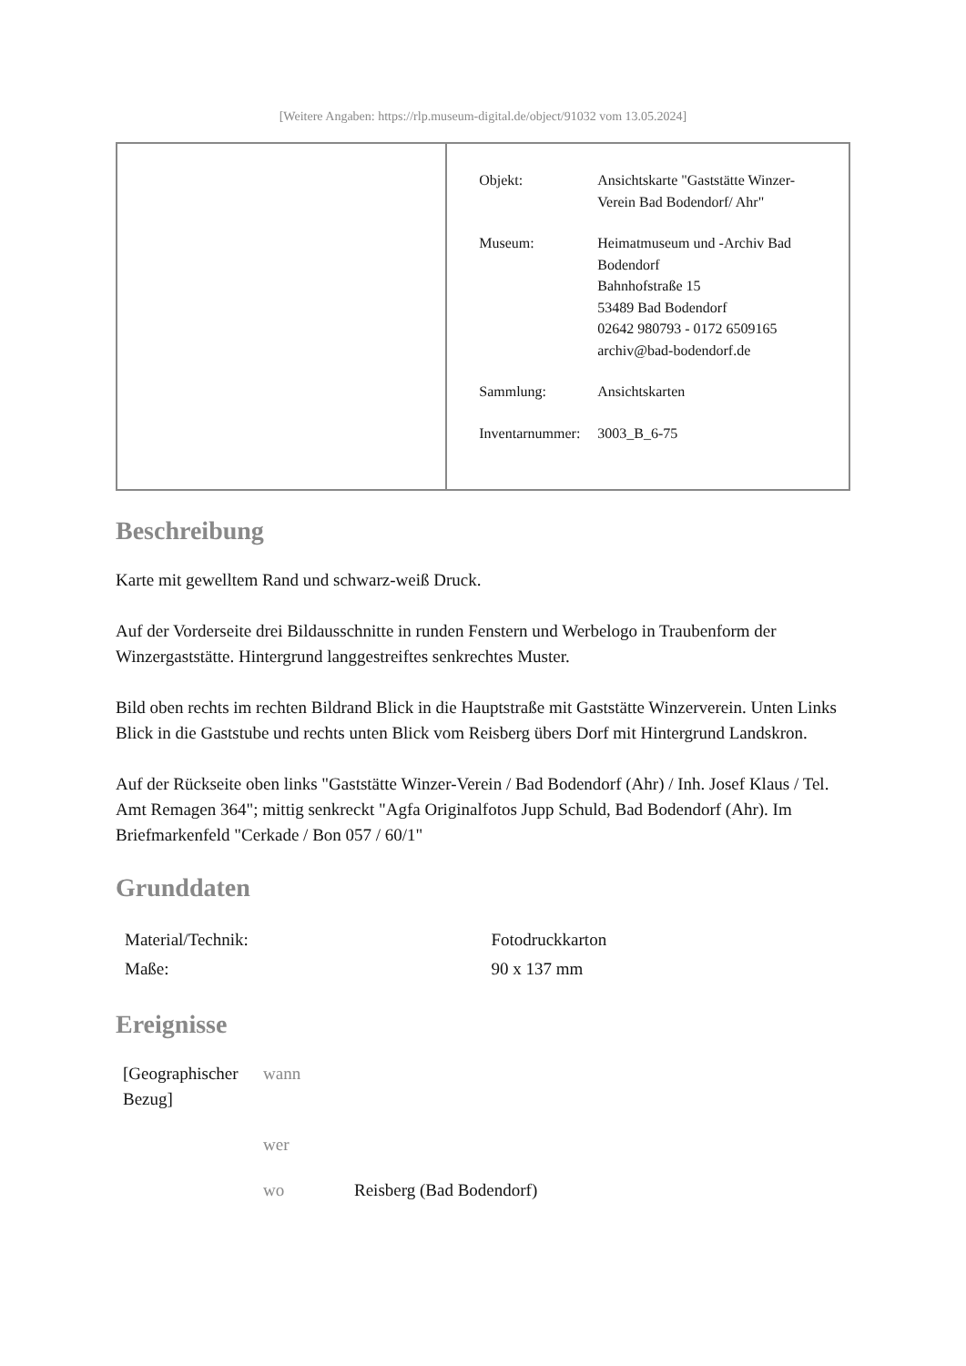[Weitere Angaben: https://rlp.museum-digital.de/object/91032 vom 13.05.2024]
| | / Objekt: / Ansichtskarte "Gaststätte Winzer-Verein Bad Bodendorf/ Ahr" / / Museum: / Heimatmuseum und -Archiv Bad Bodendorf Bahnhofstraße 15 53489 Bad Bodendorf 02642 980793 - 0172 6509165 archiv@bad-bodendorf.de / / Sammlung: / Ansichtskarten / / Inventarnummer: / 3003_B_6-75 / |
Beschreibung
Karte mit gewelltem Rand und schwarz-weiß Druck.
Auf der Vorderseite drei Bildausschnitte in runden Fenstern und Werbelogo in Traubenform der Winzergaststätte. Hintergrund langgestreiftes senkrechtes Muster.
Bild oben rechts im rechten Bildrand Blick in die Hauptstraße mit Gaststätte Winzerverein. Unten Links Blick in die Gaststube und rechts unten Blick vom Reisberg übers Dorf mit Hintergrund Landskron.
Auf der Rückseite oben links "Gaststätte Winzer-Verein / Bad Bodendorf (Ahr) / Inh. Josef Klaus / Tel. Amt Remagen 364"; mittig senkreckt "Agfa Originalfotos Jupp Schuld, Bad Bodendorf (Ahr). Im Briefmarkenfeld "Cerkade / Bon 057 / 60/1"
Grunddaten
| Material/Technik: | Fotodruckkarton |
| Maße: | 90 x 137 mm |
Ereignisse
| [Geographischer Bezug] | wann | |
| | wer | |
| | wo | Reisberg (Bad Bodendorf) |